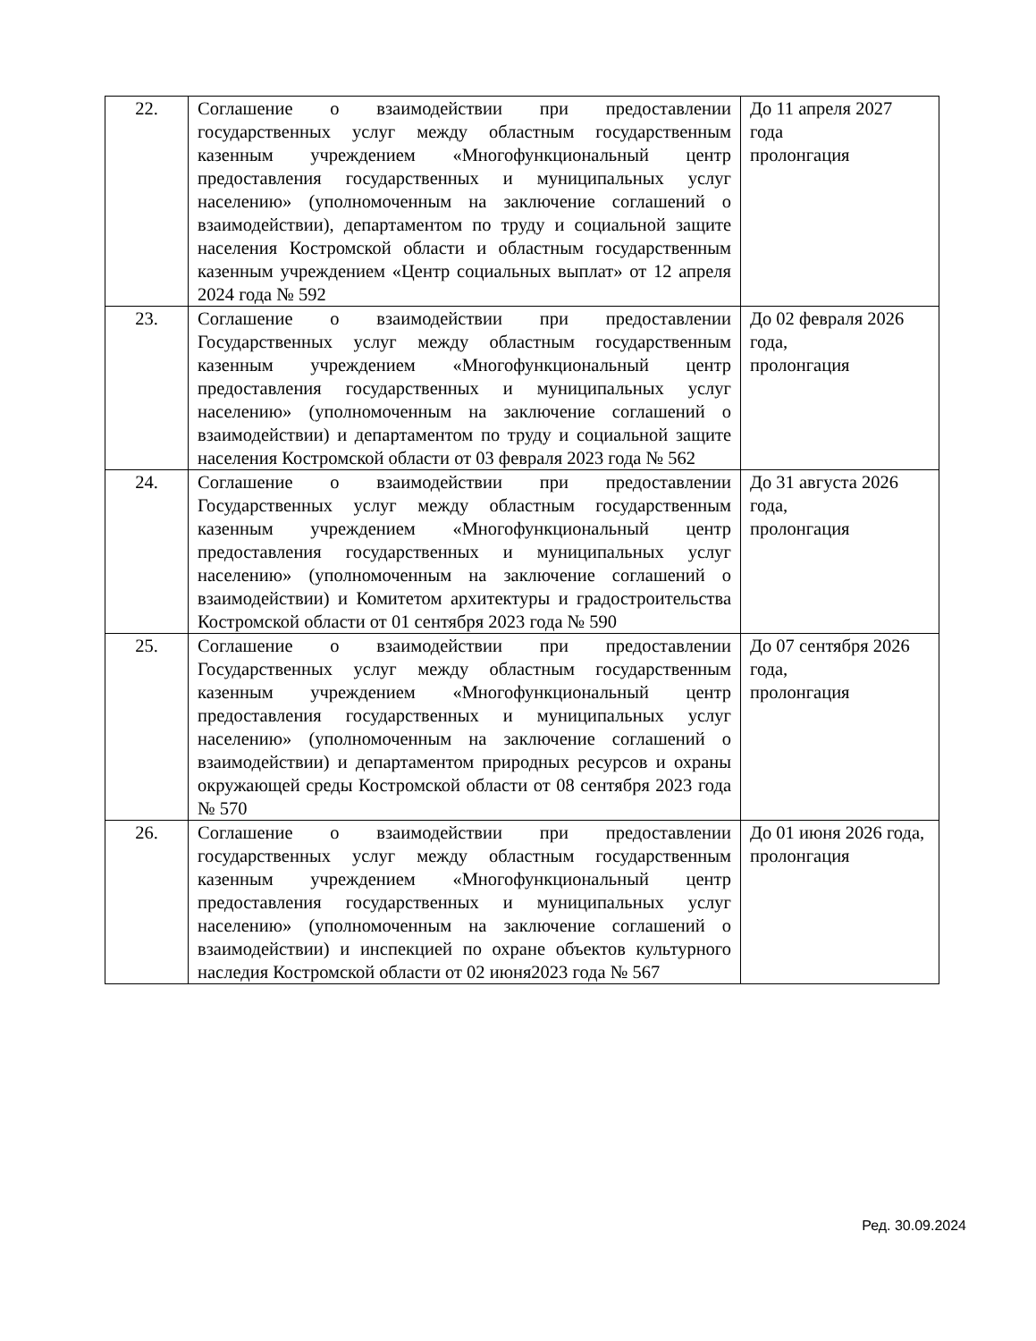| 22. | Соглашение о взаимодействии при предоставлении государственных услуг между областным государственным казенным учреждением «Многофункциональный центр предоставления государственных и муниципальных услуг населению» (уполномоченным на заключение соглашений о взаимодействии), департаментом по труду и социальной защите населения Костромской области и областным государственным казенным учреждением «Центр социальных выплат» от 12 апреля 2024 года № 592 | До 11 апреля 2027 года пролонгация |
| 23. | Соглашение о взаимодействии при предоставлении Государственных услуг между областным государственным казенным учреждением «Многофункциональный центр предоставления государственных и муниципальных услуг населению» (уполномоченным на заключение соглашений о взаимодействии) и департаментом по труду и социальной защите населения Костромской области от 03 февраля 2023 года № 562 | До 02 февраля 2026 года, пролонгация |
| 24. | Соглашение о взаимодействии при предоставлении Государственных услуг между областным государственным казенным учреждением «Многофункциональный центр предоставления государственных и муниципальных услуг населению» (уполномоченным на заключение соглашений о взаимодействии) и Комитетом архитектуры и градостроительства Костромской области от 01 сентября 2023 года № 590 | До 31 августа 2026 года, пролонгация |
| 25. | Соглашение о взаимодействии при предоставлении Государственных услуг между областным государственным казенным учреждением «Многофункциональный центр предоставления государственных и муниципальных услуг населению» (уполномоченным на заключение соглашений о взаимодействии) и департаментом природных ресурсов и охраны окружающей среды Костромской области от 08 сентября 2023 года № 570 | До 07 сентября 2026 года, пролонгация |
| 26. | Соглашение о взаимодействии при предоставлении государственных услуг между областным государственным казенным учреждением «Многофункциональный центр предоставления государственных и муниципальных услуг населению» (уполномоченным на заключение соглашений о взаимодействии) и инспекцией по охране объектов культурного наследия Костромской области от 02 июня2023 года № 567 | До 01 июня 2026 года, пролонгация |
Ред. 30.09.2024